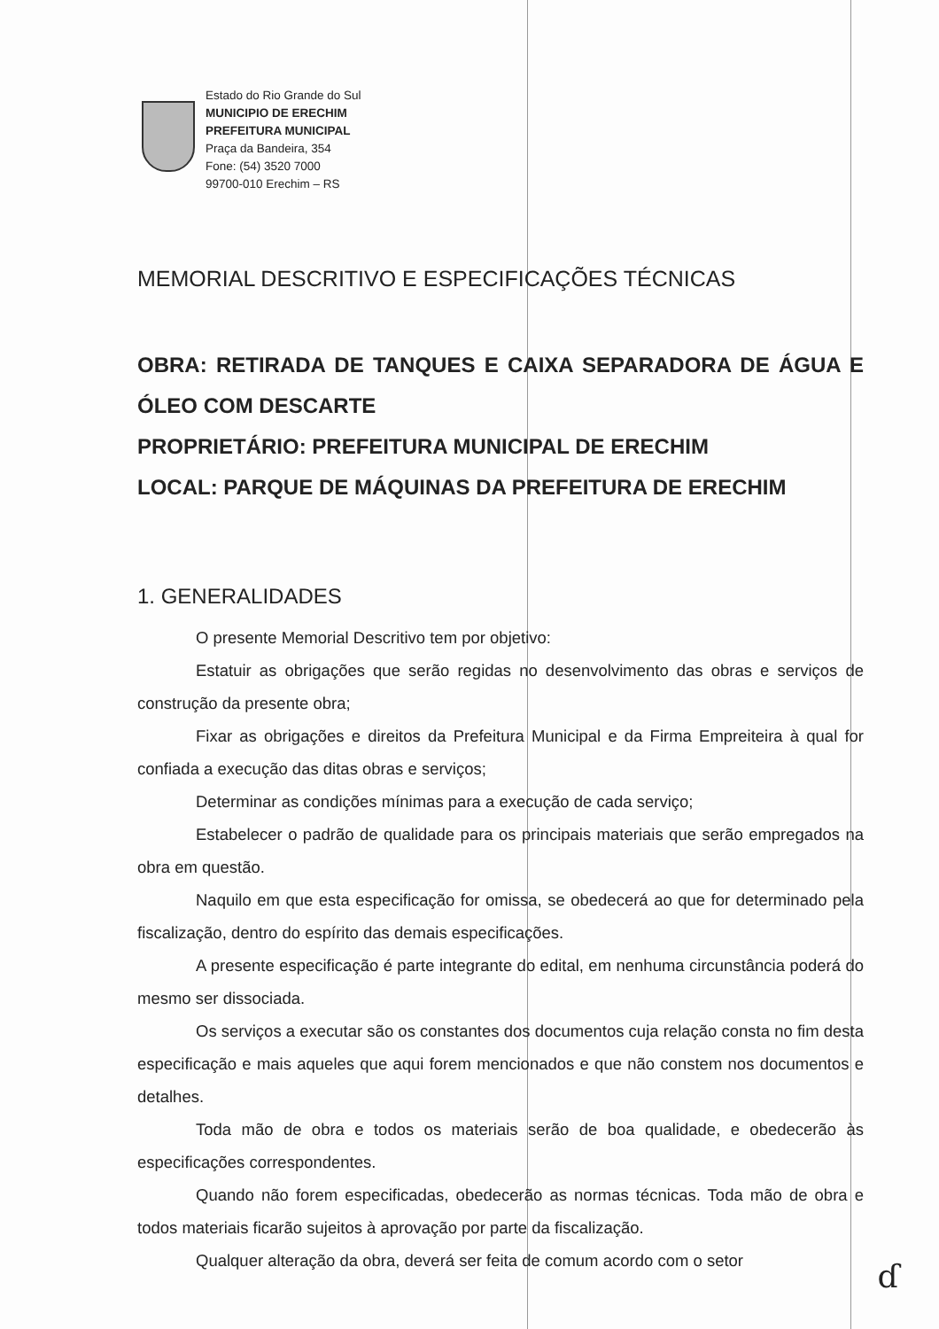Estado do Rio Grande do Sul
MUNICIPIO DE ERECHIM
PREFEITURA MUNICIPAL
Praça da Bandeira, 354
Fone: (54) 3520 7000
99700-010 Erechim – RS
MEMORIAL DESCRITIVO E ESPECIFICAÇÕES TÉCNICAS
OBRA: RETIRADA DE TANQUES E CAIXA SEPARADORA DE ÁGUA E ÓLEO COM DESCARTE
PROPRIETÁRIO: PREFEITURA MUNICIPAL DE ERECHIM
LOCAL: PARQUE DE MÁQUINAS DA PREFEITURA DE ERECHIM
1. GENERALIDADES
O presente Memorial Descritivo tem por objetivo:
Estatuir as obrigações que serão regidas no desenvolvimento das obras e serviços de construção da presente obra;
Fixar as obrigações e direitos da Prefeitura Municipal e da Firma Empreiteira à qual for confiada a execução das ditas obras e serviços;
Determinar as condições mínimas para a execução de cada serviço;
Estabelecer o padrão de qualidade para os principais materiais que serão empregados na obra em questão.
Naquilo em que esta especificação for omissa, se obedecerá ao que for determinado pela fiscalização, dentro do espírito das demais especificações.
A presente especificação é parte integrante do edital, em nenhuma circunstância poderá do mesmo ser dissociada.
Os serviços a executar são os constantes dos documentos cuja relação consta no fim desta especificação e mais aqueles que aqui forem mencionados e que não constem nos documentos e detalhes.
Toda mão de obra e todos os materiais serão de boa qualidade, e obedecerão às especificações correspondentes.
Quando não forem especificadas, obedecerão as normas técnicas. Toda mão de obra e todos materiais ficarão sujeitos à aprovação por parte da fiscalização.
Qualquer alteração da obra, deverá ser feita de comum acordo com o setor
ɗ